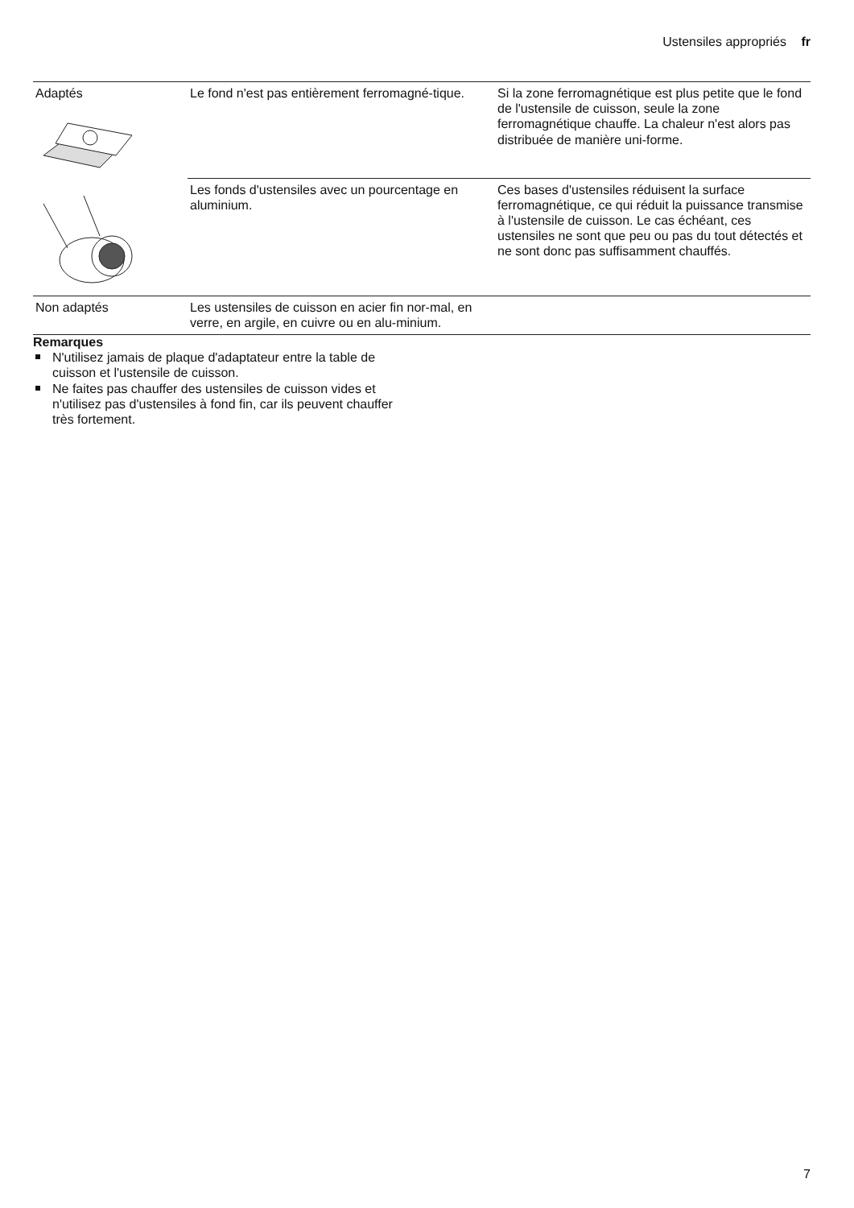Ustensiles appropriés fr
| Adaptés | Le fond n'est pas entièrement ferromagné-tique. | Si la zone ferromagnétique est plus petite que le fond de l'ustensile de cuisson, seule la zone ferromagnétique chauffe. La chaleur n'est alors pas distribuée de manière uni-forme. |
| | Les fonds d'ustensiles avec un pourcentage en aluminium. | Ces bases d'ustensiles réduisent la surface ferromagnétique, ce qui réduit la puissance transmise à l'ustensile de cuisson. Le cas échéant, ces ustensiles ne sont que peu ou pas du tout détectés et ne sont donc pas suffisamment chauffés. |
| Non adaptés | Les ustensiles de cuisson en acier fin nor-mal, en verre, en argile, en cuivre ou en alu-minium. | |
Remarques
N'utilisez jamais de plaque d'adaptateur entre la table de cuisson et l'ustensile de cuisson.
Ne faites pas chauffer des ustensiles de cuisson vides et n'utilisez pas d'ustensiles à fond fin, car ils peuvent chauffer très fortement.
7